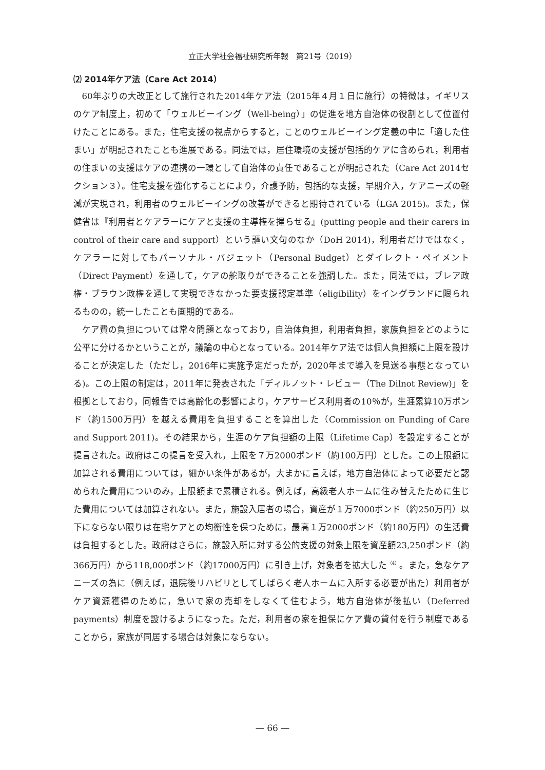立正大学社会福祉研究所年報　第21号（2019）
⑵ 2014年ケア法（Care Act 2014）
60年ぶりの大改正として施行された2014年ケア法（2015年４月１日に施行）の特徴は，イギリスのケア制度上，初めて「ウェルビーイング（Well-being）」の促進を地方自治体の役割として位置付けたことにある。また，住宅支援の視点からすると，ことのウェルビーイング定義の中に「適した住まい」が明記されたことも進展である。同法では，居住環境の支援が包括的ケアに含められ，利用者の住まいの支援はケアの連携の一環として自治体の責任であることが明記された（Care Act 2014セクション３）。住宅支援を強化することにより，介護予防，包括的な支援，早期介入，ケアニーズの軽減が実現され，利用者のウェルビーイングの改善ができると期待されている（LGA 2015)。また，保健省は『利用者とケアラーにケアと支援の主導権を握らせる』(putting people and their carers in control of their care and support）という謳い文句のなか（DoH 2014)，利用者だけではなく，ケアラーに対してもパーソナル・バジェット（Personal Budget）とダイレクト・ペイメント（Direct Payment）を通して，ケアの舵取りができることを強調した。また，同法では，ブレア政権・ブラウン政権を通して実現できなかった要支援認定基準（eligibility）をイングランドに限られるものの，統一したことも画期的である。
ケア費の負担については常々問題となっており，自治体負担，利用者負担，家族負担をどのように公平に分けるかということが，議論の中心となっている。2014年ケア法では個人負担額に上限を設けることが決定した（ただし，2016年に実施予定だったが，2020年まで導入を見送る事態となっている)。この上限の制定は，2011年に発表された「ディルノット・レビュー（The Dilnot Review)」を根拠としており，同報告では高齢化の影響により，ケアサービス利用者の10％が，生涯累算10万ポンド（約1500万円）を越える費用を負担することを算出した（Commission on Funding of Care and Support 2011)。その結果から，生涯のケア負担額の上限（Lifetime Cap）を設定することが提言された。政府はこの提言を受入れ，上限を７万2000ポンド（約100万円）とした。この上限額に加算される費用については，細かい条件があるが，大まかに言えば，地方自治体によって必要だと認められた費用についのみ，上限額まで累積される。例えば，高級老人ホームに住み替えたために生じた費用については加算されない。また，施設入居者の場合，資産が１万7000ポンド（約250万円）以下にならない限りは在宅ケアとの均衡性を保つために，最高１万2000ポンド（約180万円）の生活費は負担するとした。政府はさらに，施設入所に対する公的支援の対象上限を資産額23,250ポンド（約366万円）から118,000ポンド（約17000万円）に引き上げ，対象者を拡大した<sup>（4）</sup>。また，急なケアニーズの為に（例えば，退院後リハビリとしてしばらく老人ホームに入所する必要が出た）利用者がケア資源獲得のために，急いで家の売却をしなくて住むよう，地方自治体が後払い（Deferred payments）制度を設けるようになった。ただ，利用者の家を担保にケア費の貸付を行う制度であることから，家族が同居する場合は対象にならない。
— 66 —